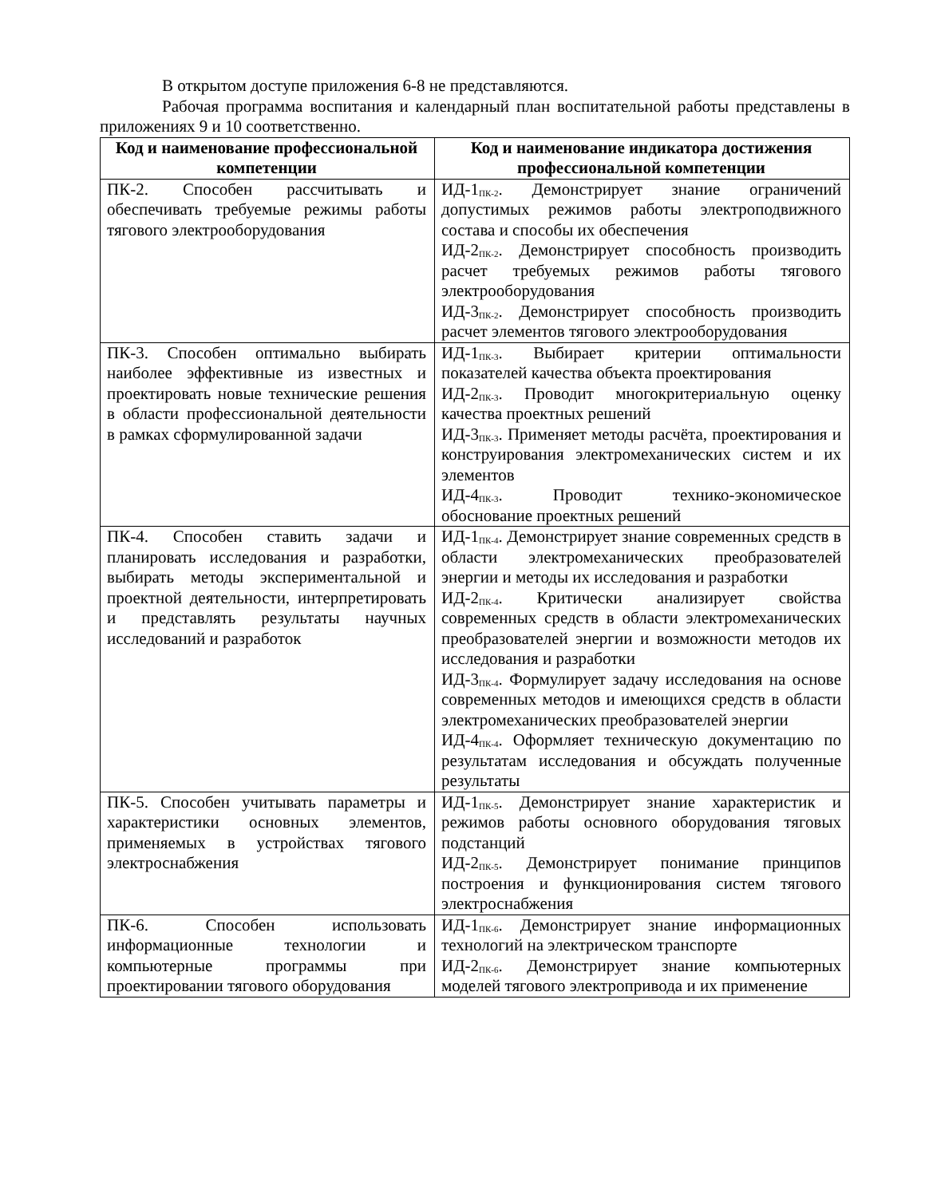В открытом доступе приложения 6-8 не представляются.
Рабочая программа воспитания и календарный план воспитательной работы представлены в приложениях 9 и 10 соответственно.
| Код и наименование профессиональной компетенции | Код и наименование индикатора достижения профессиональной компетенции |
| --- | --- |
| ПК-2. Способен рассчитывать и обеспечивать требуемые режимы работы тягового электрооборудования | ИД-1<sub>ПК-2</sub>. Демонстрирует знание ограничений допустимых режимов работы электроподвижного состава и способы их обеспечения ИД-2<sub>ПК-2</sub>. Демонстрирует способность производить расчет требуемых режимов работы тягового электрооборудования ИД-3<sub>ПК-2</sub>. Демонстрирует способность производить расчет элементов тягового электрооборудования |
| ПК-3. Способен оптимально выбирать наиболее эффективные из известных и проектировать новые технические решения в области профессиональной деятельности в рамках сформулированной задачи | ИД-1<sub>ПК-3</sub>. Выбирает критерии оптимальности показателей качества объекта проектирования ИД-2<sub>ПК-3</sub>. Проводит многокритериальную оценку качества проектных решений ИД-3<sub>ПК-3</sub>. Применяет методы расчёта, проектирования и конструирования электромеханических систем и их элементов ИД-4<sub>ПК-3</sub>. Проводит технико-экономическое обоснование проектных решений |
| ПК-4. Способен ставить задачи и планировать исследования и разработки, выбирать методы экспериментальной и проектной деятельности, интерпретировать и представлять результаты научных исследований и разработок | ИД-1<sub>ПК-4</sub>. Демонстрирует знание современных средств в области электромеханических преобразователей энергии и методы их исследования и разработки ИД-2<sub>ПК-4</sub>. Критически анализирует свойства современных средств в области электромеханических преобразователей энергии и возможности методов их исследования и разработки ИД-3<sub>ПК-4</sub>. Формулирует задачу исследования на основе современных методов и имеющихся средств в области электромеханических преобразователей энергии ИД-4<sub>ПК-4</sub>. Оформляет техническую документацию по результатам исследования и обсуждать полученные результаты |
| ПК-5. Способен учитывать параметры и характеристики основных элементов, применяемых в устройствах тягового электроснабжения | ИД-1<sub>ПК-5</sub>. Демонстрирует знание характеристик и режимов работы основного оборудования тяговых подстанций ИД-2<sub>ПК-5</sub>. Демонстрирует понимание принципов построения и функционирования систем тягового электроснабжения |
| ПК-6. Способен использовать информационные технологии и компьютерные программы при проектировании тягового оборудования | ИД-1<sub>ПК-6</sub>. Демонстрирует знание информационных технологий на электрическом транспорте ИД-2<sub>ПК-6</sub>. Демонстрирует знание компьютерных моделей тягового электропривода и их применение |